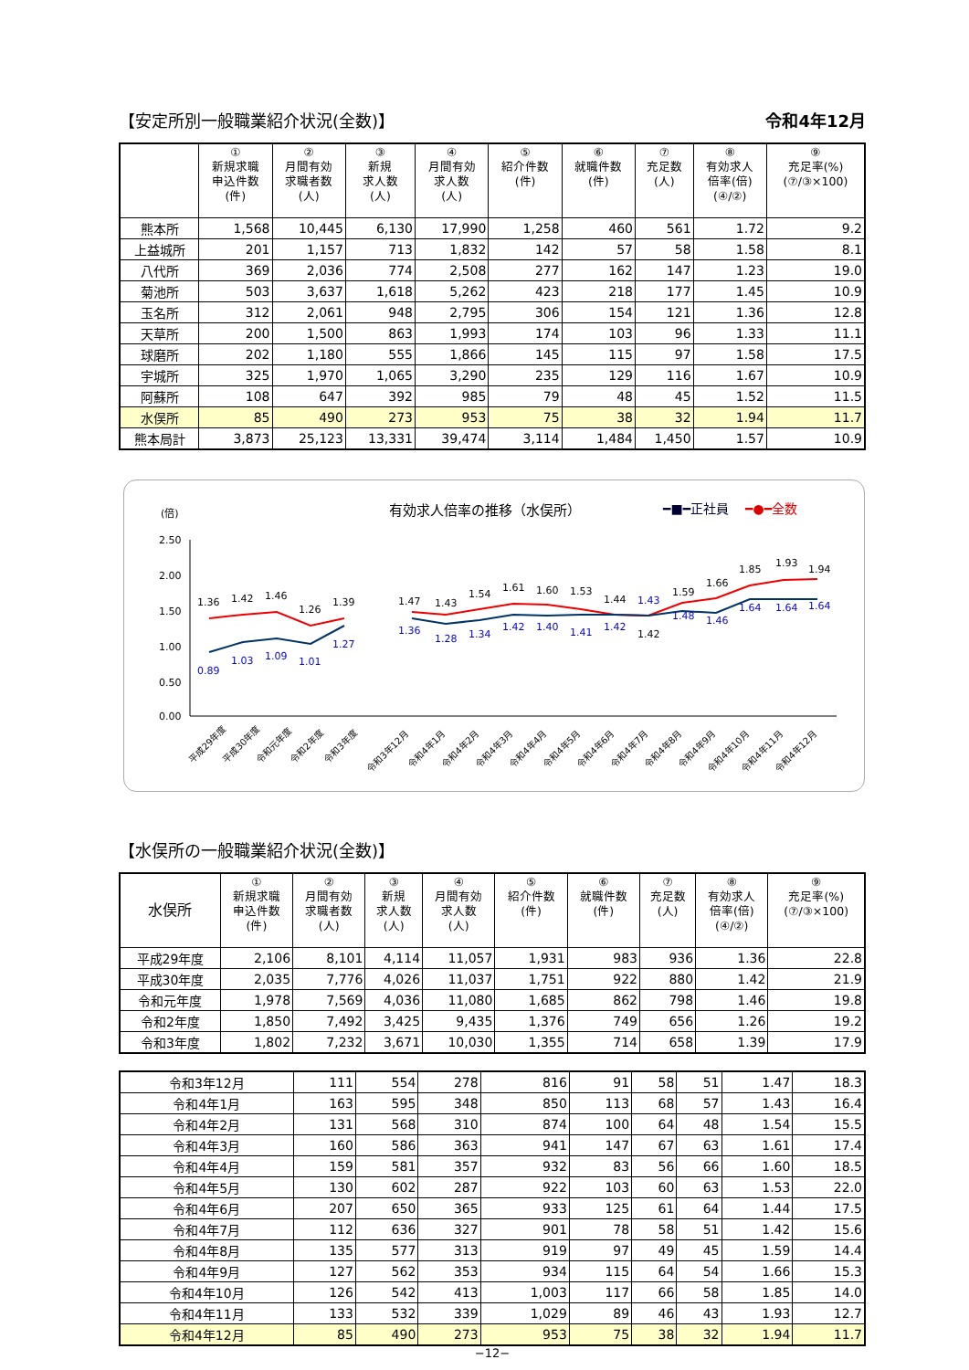【安定所別一般職業紹介状況(全数)】 令和4年12月
| | ① 新規求職 申込件数 (件) | ② 月間有効 求職者数 (人) | ③ 新規 求人数 (人) | ④ 月間有効 求人数 (人) | ⑤ 紹介件数 (件) | ⑥ 就職件数 (件) | ⑦ 充足数 (人) | ⑧ 有効求人 倍率(倍) (④/②) | ⑨ 充足率(%) (⑦/③×100) |
| --- | --- | --- | --- | --- | --- | --- | --- | --- | --- |
| 熊本所 | 1,568 | 10,445 | 6,130 | 17,990 | 1,258 | 460 | 561 | 1.72 | 9.2 |
| 上益城所 | 201 | 1,157 | 713 | 1,832 | 142 | 57 | 58 | 1.58 | 8.1 |
| 八代所 | 369 | 2,036 | 774 | 2,508 | 277 | 162 | 147 | 1.23 | 19.0 |
| 菊池所 | 503 | 3,637 | 1,618 | 5,262 | 423 | 218 | 177 | 1.45 | 10.9 |
| 玉名所 | 312 | 2,061 | 948 | 2,795 | 306 | 154 | 121 | 1.36 | 12.8 |
| 天草所 | 200 | 1,500 | 863 | 1,993 | 174 | 103 | 96 | 1.33 | 11.1 |
| 球磨所 | 202 | 1,180 | 555 | 1,866 | 145 | 115 | 97 | 1.58 | 17.5 |
| 宇城所 | 325 | 1,970 | 1,065 | 3,290 | 235 | 129 | 116 | 1.67 | 10.9 |
| 阿蘇所 | 108 | 647 | 392 | 985 | 79 | 48 | 45 | 1.52 | 11.5 |
| 水俣所 | 85 | 490 | 273 | 953 | 75 | 38 | 32 | 1.94 | 11.7 |
| 熊本局計 | 3,873 | 25,123 | 13,331 | 39,474 | 3,114 | 1,484 | 1,450 | 1.57 | 10.9 |
(倍)
有効求人倍率の推移（水俣所）
━■━正社員
━●━全数
2.50
2.00
1.50
1.00
0.50
0.00
1.36
1.42
1.46
1.26
1.39
1.47
1.43
1.54
1.61
1.60
1.53
1.44
1.42
1.59
1.66
1.85
1.93
1.94
0.89
1.03
1.09
1.01
1.27
1.36
1.28
1.34
1.42
1.40
1.41
1.42
1.43
1.48
1.46
1.64
1.64
1.64
平成29年度
平成30年度
令和元年度
令和2年度
令和3年度
令和3年12月
令和4年1月
令和4年2月
令和4年3月
令和4年4月
令和4年5月
令和4年6月
令和4年7月
令和4年8月
令和4年9月
令和4年10月
令和4年11月
令和4年12月
【水俣所の一般職業紹介状況(全数)】
| 水俣所 | ① 新規求職 申込件数 (件) | ② 月間有効 求職者数 (人) | ③ 新規 求人数 (人) | ④ 月間有効 求人数 (人) | ⑤ 紹介件数 (件) | ⑥ 就職件数 (件) | ⑦ 充足数 (人) | ⑧ 有効求人 倍率(倍) (④/②) | ⑨ 充足率(%) (⑦/③×100) |
| --- | --- | --- | --- | --- | --- | --- | --- | --- | --- |
| 平成29年度 | 2,106 | 8,101 | 4,114 | 11,057 | 1,931 | 983 | 936 | 1.36 | 22.8 |
| 平成30年度 | 2,035 | 7,776 | 4,026 | 11,037 | 1,751 | 922 | 880 | 1.42 | 21.9 |
| 令和元年度 | 1,978 | 7,569 | 4,036 | 11,080 | 1,685 | 862 | 798 | 1.46 | 19.8 |
| 令和2年度 | 1,850 | 7,492 | 3,425 | 9,435 | 1,376 | 749 | 656 | 1.26 | 19.2 |
| 令和3年度 | 1,802 | 7,232 | 3,671 | 10,030 | 1,355 | 714 | 658 | 1.39 | 17.9 |
| 令和3年12月 | 111 | 554 | 278 | 816 | 91 | 58 | 51 | 1.47 | 18.3 |
| 令和4年1月 | 163 | 595 | 348 | 850 | 113 | 68 | 57 | 1.43 | 16.4 |
| 令和4年2月 | 131 | 568 | 310 | 874 | 100 | 64 | 48 | 1.54 | 15.5 |
| 令和4年3月 | 160 | 586 | 363 | 941 | 147 | 67 | 63 | 1.61 | 17.4 |
| 令和4年4月 | 159 | 581 | 357 | 932 | 83 | 56 | 66 | 1.60 | 18.5 |
| 令和4年5月 | 130 | 602 | 287 | 922 | 103 | 60 | 63 | 1.53 | 22.0 |
| 令和4年6月 | 207 | 650 | 365 | 933 | 125 | 61 | 64 | 1.44 | 17.5 |
| 令和4年7月 | 112 | 636 | 327 | 901 | 78 | 58 | 51 | 1.42 | 15.6 |
| 令和4年8月 | 135 | 577 | 313 | 919 | 97 | 49 | 45 | 1.59 | 14.4 |
| 令和4年9月 | 127 | 562 | 353 | 934 | 115 | 64 | 54 | 1.66 | 15.3 |
| 令和4年10月 | 126 | 542 | 413 | 1,003 | 117 | 66 | 58 | 1.85 | 14.0 |
| 令和4年11月 | 133 | 532 | 339 | 1,029 | 89 | 46 | 43 | 1.93 | 12.7 |
| 令和4年12月 | 85 | 490 | 273 | 953 | 75 | 38 | 32 | 1.94 | 11.7 |
−12−